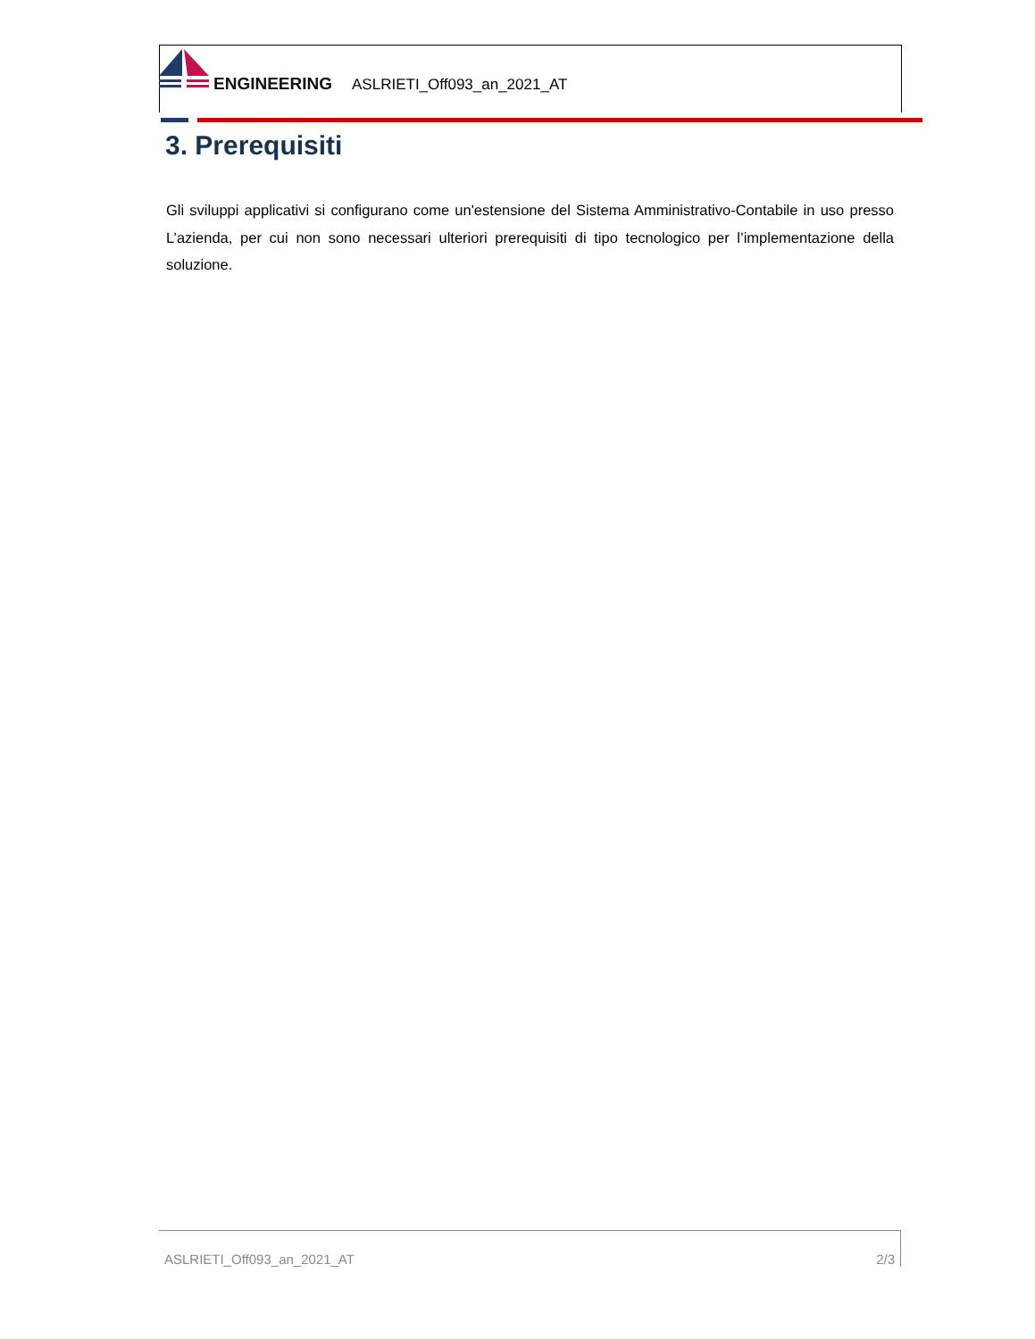ENGINEERING
ASLRIETI_Off093_an_2021_AT
3. Prerequisiti
Gli sviluppi applicativi si configurano come un'estensione del Sistema Amministrativo-Contabile in uso presso L’azienda, per cui non sono necessari ulteriori prerequisiti di tipo tecnologico per l’implementazione della soluzione.
ASLRIETI_Off093_an_2021_AT 2/3